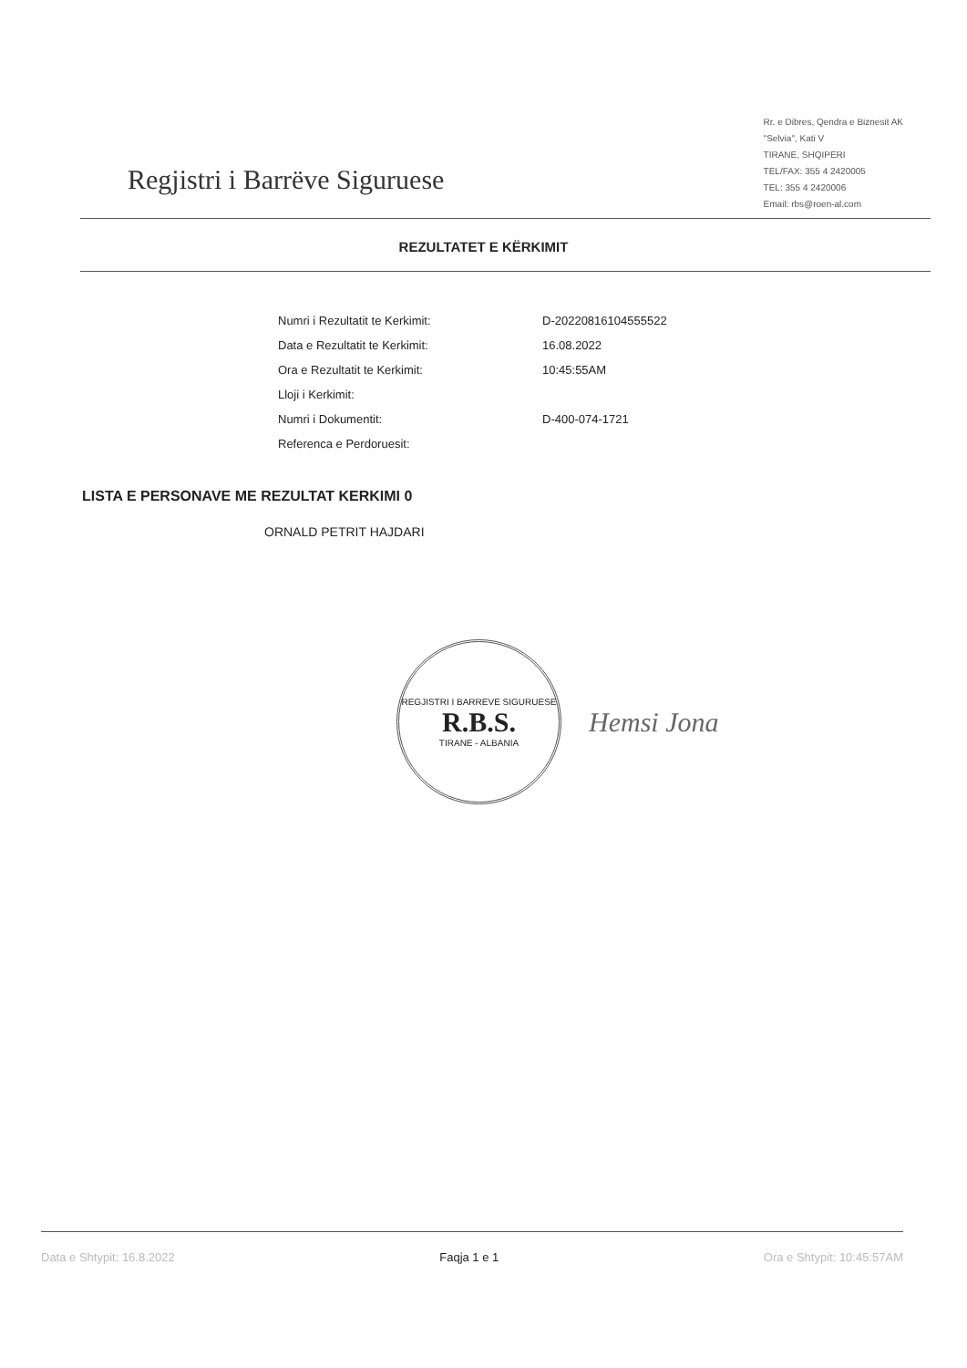Regjistri i Barrëve Siguruese
Rr. e Dibres, Qendra e Biznesit AK
"Selvia", Kati V
TIRANE, SHQIPERI
TEL/FAX: 355 4 2420005
TEL: 355 4 2420006
Email: rbs@roen-al.com
REZULTATET E KËRKIMIT
| Numri i Rezultatit te Kerkimit: | D-20220816104555522 |
| Data e Rezultatit te Kerkimit: | 16.08.2022 |
| Ora e Rezultatit te Kerkimit: | 10:45:55AM |
| Lloji i Kerkimit: | |
| Numri i Dokumentit: | D-400-074-1721 |
| Referenca e Perdoruesit: | |
LISTA E PERSONAVE ME REZULTAT KERKIMI 0
ORNALD PETRIT HAJDARI
REGJISTRI I BARREVE SIGURUESE
R.B.S.
TIRANE - ALBANIA
Hemsi Jona
Data e Shtypit: 16.8.2022 Faqja 1 e 1 Ora e Shtypit: 10:45:57AM